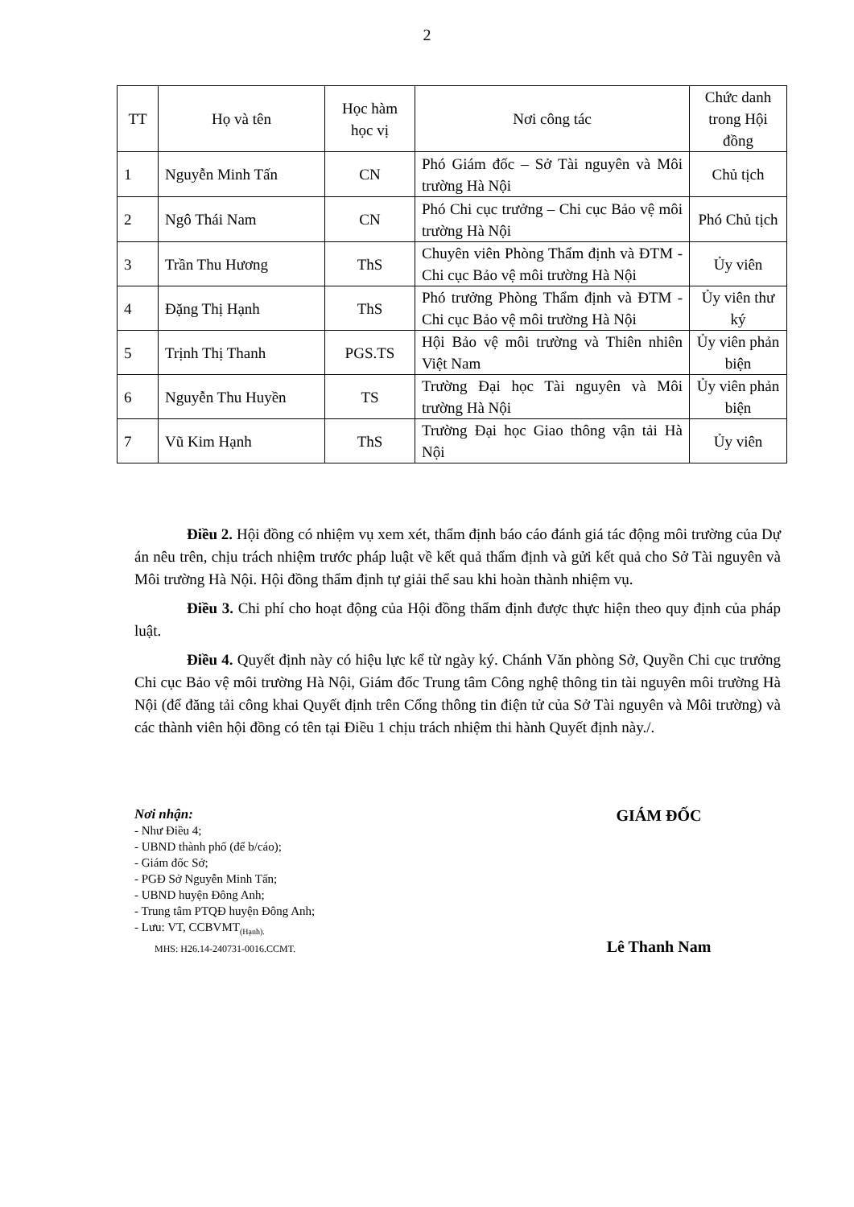2
| TT | Họ và tên | Học hàm học vị | Nơi công tác | Chức danh trong Hội đồng |
| --- | --- | --- | --- | --- |
| 1 | Nguyễn Minh Tấn | CN | Phó Giám đốc – Sở Tài nguyên và Môi trường Hà Nội | Chủ tịch |
| 2 | Ngô Thái Nam | CN | Phó Chi cục trưởng – Chi cục Bảo vệ môi trường Hà Nội | Phó Chủ tịch |
| 3 | Trần Thu Hương | ThS | Chuyên viên Phòng Thẩm định và ĐTM - Chi cục Bảo vệ môi trường Hà Nội | Ủy viên |
| 4 | Đặng Thị Hạnh | ThS | Phó trưởng Phòng Thẩm định và ĐTM - Chi cục Bảo vệ môi trường Hà Nội | Ủy viên thư ký |
| 5 | Trịnh Thị Thanh | PGS.TS | Hội Bảo vệ môi trường và Thiên nhiên Việt Nam | Ủy viên phản biện |
| 6 | Nguyễn Thu Huyền | TS | Trường Đại học Tài nguyên và Môi trường Hà Nội | Ủy viên phản biện |
| 7 | Vũ Kim Hạnh | ThS | Trường Đại học Giao thông vận tải Hà Nội | Ủy viên |
Điều 2. Hội đồng có nhiệm vụ xem xét, thẩm định báo cáo đánh giá tác động môi trường của Dự án nêu trên, chịu trách nhiệm trước pháp luật về kết quả thẩm định và gửi kết quả cho Sở Tài nguyên và Môi trường Hà Nội. Hội đồng thẩm định tự giải thể sau khi hoàn thành nhiệm vụ.
Điều 3. Chi phí cho hoạt động của Hội đồng thẩm định được thực hiện theo quy định của pháp luật.
Điều 4. Quyết định này có hiệu lực kể từ ngày ký. Chánh Văn phòng Sở, Quyền Chi cục trưởng Chi cục Bảo vệ môi trường Hà Nội, Giám đốc Trung tâm Công nghệ thông tin tài nguyên môi trường Hà Nội (để đăng tải công khai Quyết định trên Cổng thông tin điện tử của Sở Tài nguyên và Môi trường) và các thành viên hội đồng có tên tại Điều 1 chịu trách nhiệm thi hành Quyết định này./.
Nơi nhận:
- Như Điều 4;
- UBND thành phố (để b/cáo);
- Giám đốc Sở;
- PGĐ Sở Nguyễn Minh Tấn;
- UBND huyện Đông Anh;
- Trung tâm PTQĐ huyện Đông Anh;
- Lưu: VT, CCBVMT<sub>(Hạnh).</sub>
MHS: H26.14-240731-0016.CCMT.
GIÁM ĐỐC
Lê Thanh Nam